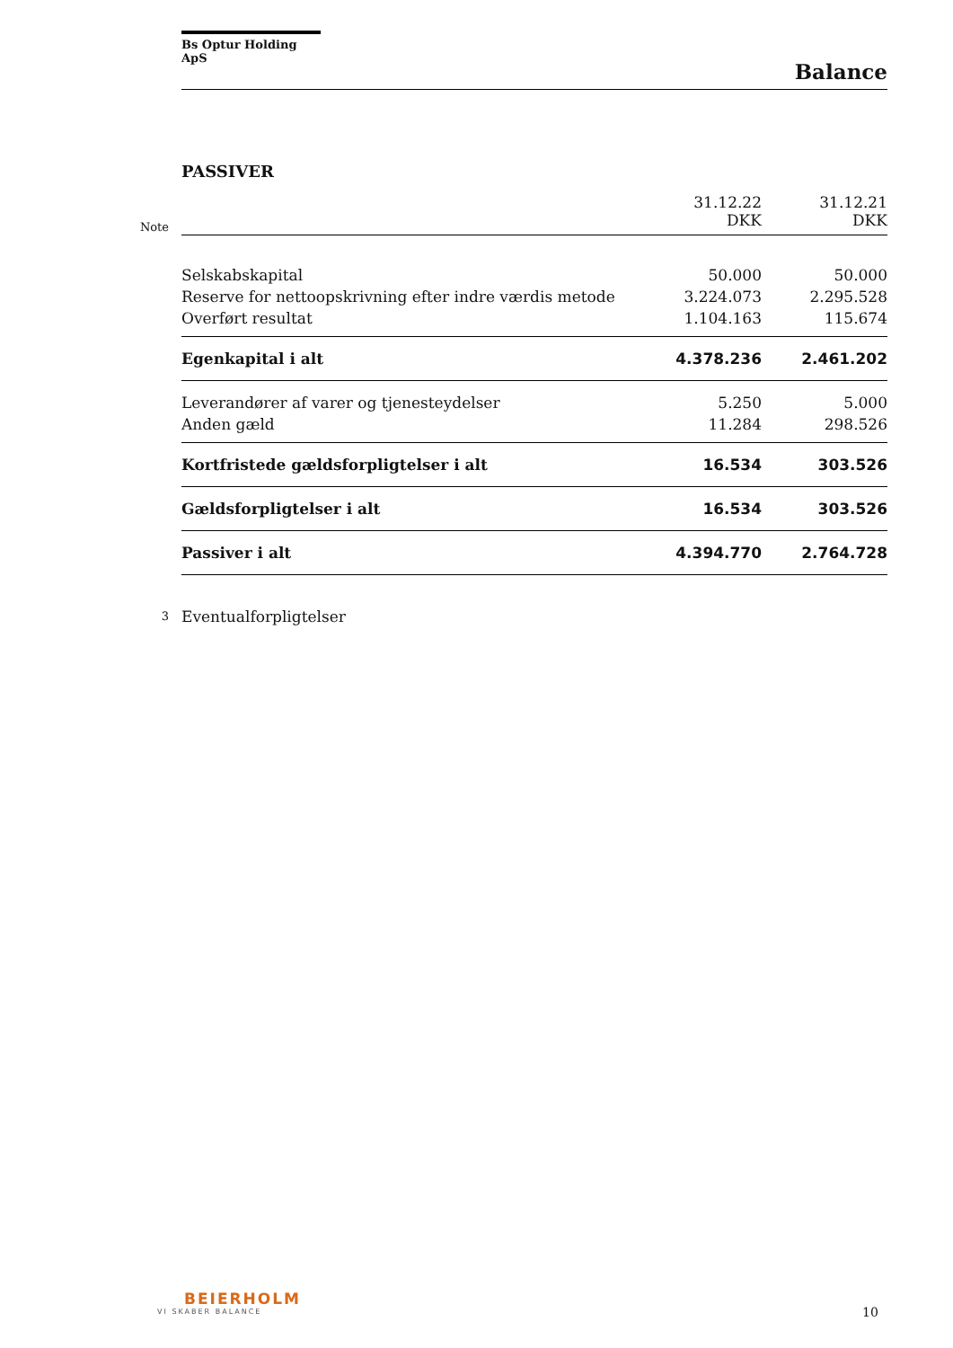Bs Optur Holding ApS
Balance
PASSIVER
| Note | | 31.12.22 DKK | 31.12.21 DKK |
| | Selskabskapital | 50.000 | 50.000 |
| | Reserve for nettoopskrivning efter indre værdis metode | 3.224.073 | 2.295.528 |
| | Overført resultat | 1.104.163 | 115.674 |
| | Egenkapital i alt | 4.378.236 | 2.461.202 |
| | Leverandører af varer og tjenesteydelser | 5.250 | 5.000 |
| | Anden gæld | 11.284 | 298.526 |
| | Kortfristede gældsforpligtelser i alt | 16.534 | 303.526 |
| | Gældsforpligtelser i alt | 16.534 | 303.526 |
| | Passiver i alt | 4.394.770 | 2.764.728 |
| 3 | Eventualforpligtelser | | |
BEIERHOLM
VI SKABER BALANCE
10